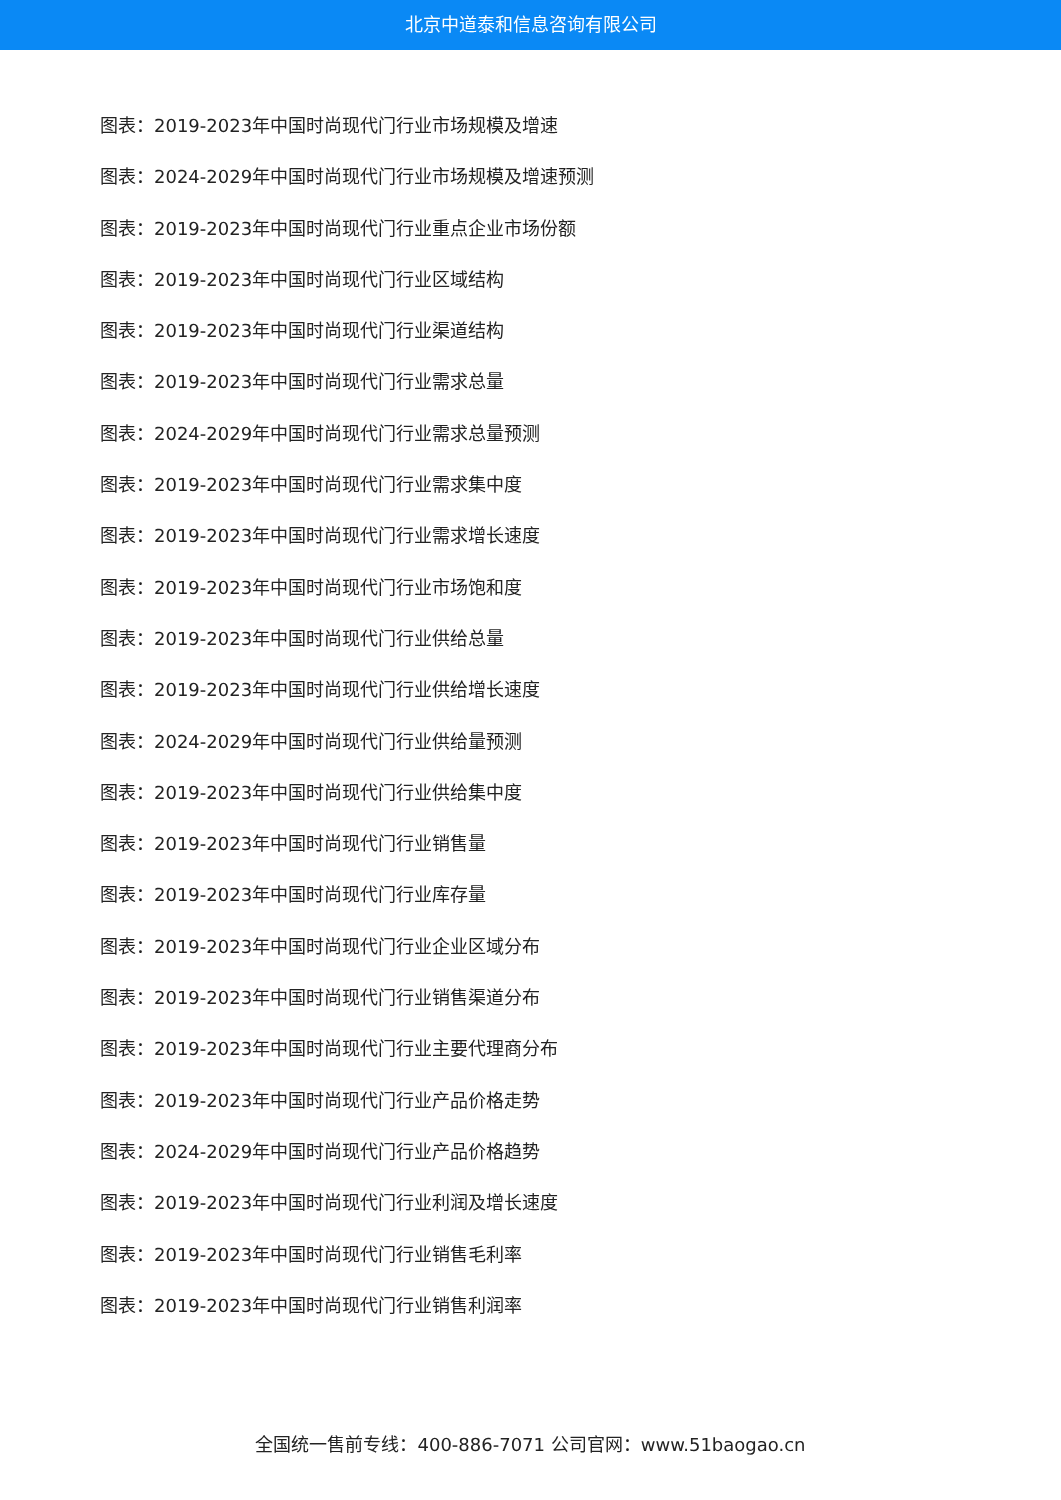北京中道泰和信息咨询有限公司
图表：2019-2023年中国时尚现代门行业市场规模及增速
图表：2024-2029年中国时尚现代门行业市场规模及增速预测
图表：2019-2023年中国时尚现代门行业重点企业市场份额
图表：2019-2023年中国时尚现代门行业区域结构
图表：2019-2023年中国时尚现代门行业渠道结构
图表：2019-2023年中国时尚现代门行业需求总量
图表：2024-2029年中国时尚现代门行业需求总量预测
图表：2019-2023年中国时尚现代门行业需求集中度
图表：2019-2023年中国时尚现代门行业需求增长速度
图表：2019-2023年中国时尚现代门行业市场饱和度
图表：2019-2023年中国时尚现代门行业供给总量
图表：2019-2023年中国时尚现代门行业供给增长速度
图表：2024-2029年中国时尚现代门行业供给量预测
图表：2019-2023年中国时尚现代门行业供给集中度
图表：2019-2023年中国时尚现代门行业销售量
图表：2019-2023年中国时尚现代门行业库存量
图表：2019-2023年中国时尚现代门行业企业区域分布
图表：2019-2023年中国时尚现代门行业销售渠道分布
图表：2019-2023年中国时尚现代门行业主要代理商分布
图表：2019-2023年中国时尚现代门行业产品价格走势
图表：2024-2029年中国时尚现代门行业产品价格趋势
图表：2019-2023年中国时尚现代门行业利润及增长速度
图表：2019-2023年中国时尚现代门行业销售毛利率
图表：2019-2023年中国时尚现代门行业销售利润率
全国统一售前专线：400-886-7071 公司官网：www.51baogao.cn